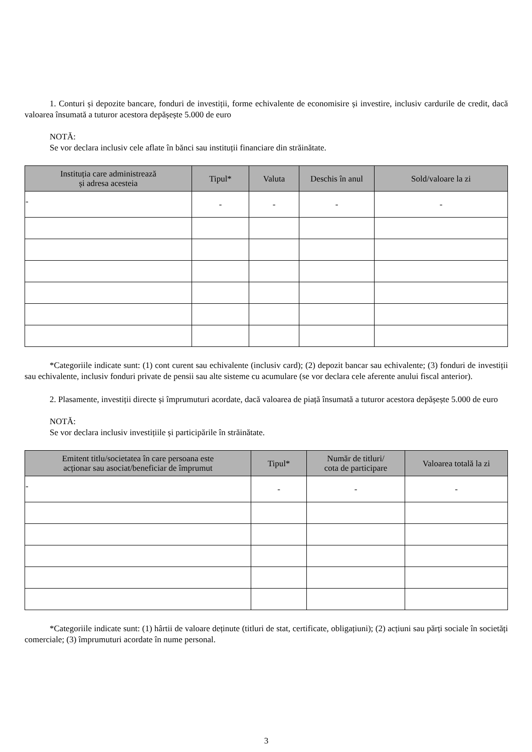1. Conturi și depozite bancare, fonduri de investiții, forme echivalente de economisire și investire, inclusiv cardurile de credit, dacă valoarea însumată a tuturor acestora depășește 5.000 de euro
NOTĂ:
Se vor declara inclusiv cele aflate în bănci sau instituții financiare din străinătate.
| Instituția care administrează și adresa acesteia | Tipul* | Valuta | Deschis în anul | Sold/valoare la zi |
| --- | --- | --- | --- | --- |
| - | - | - | - | - |
*Categoriile indicate sunt: (1) cont curent sau echivalente (inclusiv card); (2) depozit bancar sau echivalente; (3) fonduri de investiții sau echivalente, inclusiv fonduri private de pensii sau alte sisteme cu acumulare (se vor declara cele aferente anului fiscal anterior).
2. Plasamente, investiții directe și împrumuturi acordate, dacă valoarea de piață însumată a tuturor acestora depășește 5.000 de euro
NOTĂ:
Se vor declara inclusiv investițiile și participările în străinătate.
| Emitent titlu/societatea în care persoana este acționar sau asociat/beneficiar de împrumut | Tipul* | Număr de titluri/ cota de participare | Valoarea totală la zi |
| --- | --- | --- | --- |
| - | - | - | - |
*Categoriile indicate sunt: (1) hârtii de valoare deținute (titluri de stat, certificate, obligațiuni); (2) acțiuni sau părți sociale în societăți comerciale; (3) împrumuturi acordate în nume personal.
3